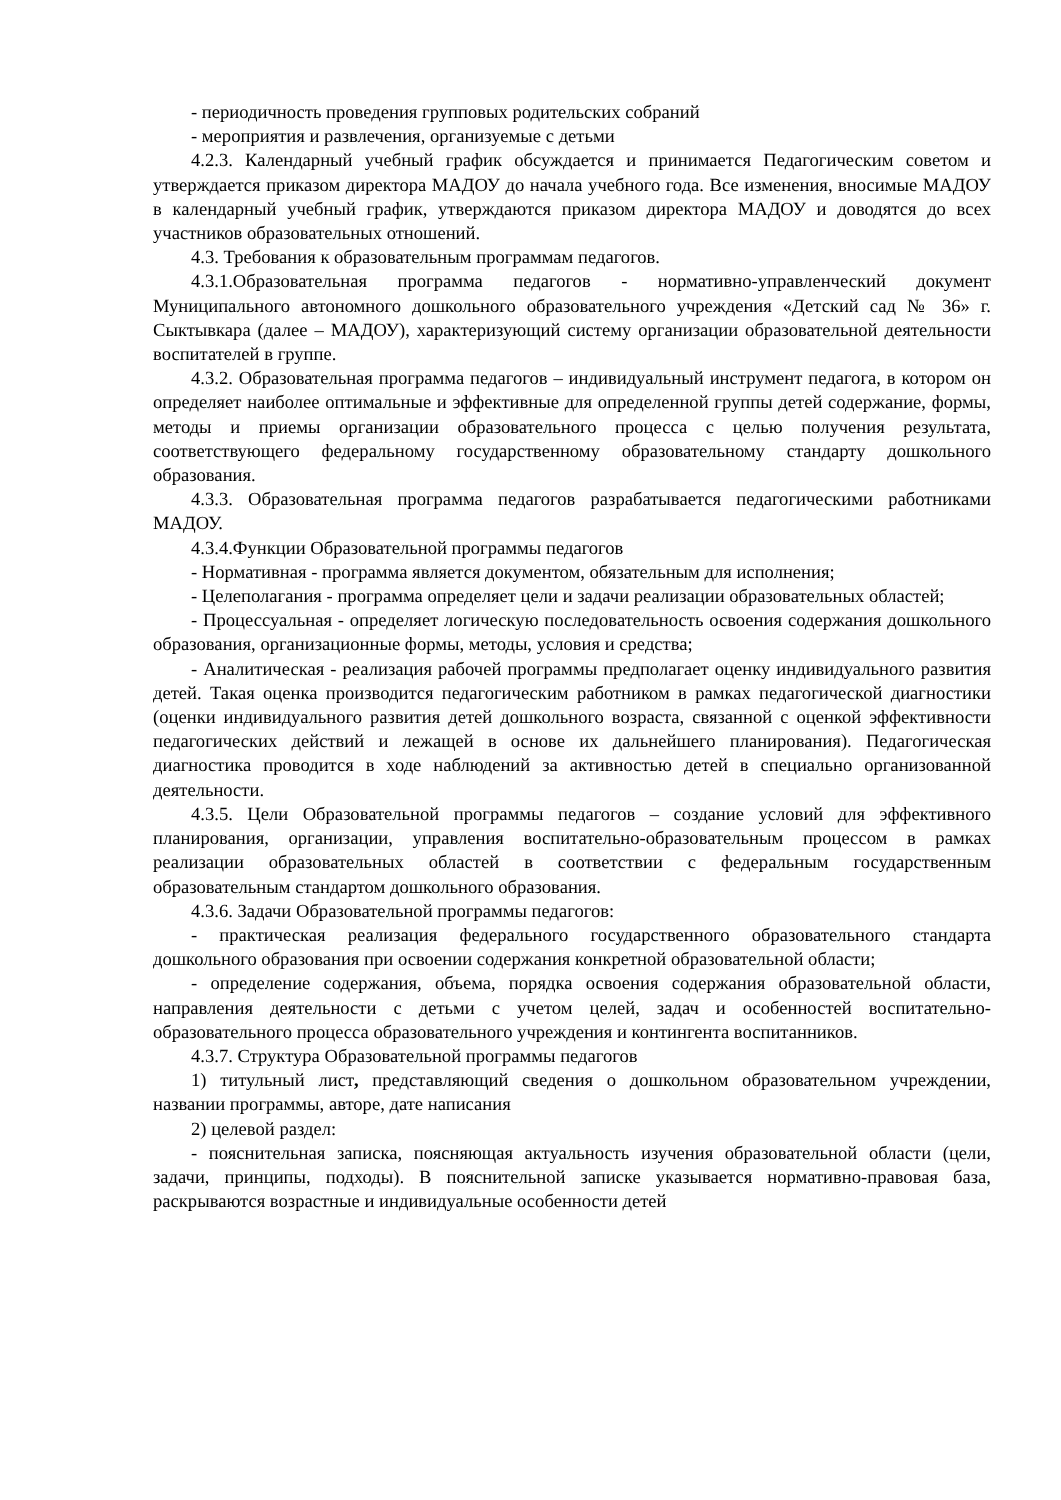- периодичность проведения групповых родительских собраний
- мероприятия и развлечения, организуемые с детьми
4.2.3. Календарный учебный график обсуждается и принимается Педагогическим советом и утверждается приказом директора МАДОУ до начала учебного года. Все изменения, вносимые МАДОУ в календарный учебный график, утверждаются приказом директора МАДОУ и доводятся до всех участников образовательных отношений.
4.3. Требования к образовательным программам педагогов.
4.3.1.Образовательная программа педагогов - нормативно-управленческий документ Муниципального автономного дошкольного образовательного учреждения «Детский сад № 36» г. Сыктывкара (далее – МАДОУ), характеризующий систему организации образовательной деятельности воспитателей в группе.
4.3.2. Образовательная программа педагогов – индивидуальный инструмент педагога, в котором он определяет наиболее оптимальные и эффективные для определенной группы детей содержание, формы, методы и приемы организации образовательного процесса с целью получения результата, соответствующего федеральному государственному образовательному стандарту дошкольного образования.
4.3.3. Образовательная программа педагогов разрабатывается педагогическими работниками МАДОУ.
4.3.4.Функции Образовательной программы педагогов
- Нормативная - программа является документом, обязательным для исполнения;
- Целеполагания - программа определяет цели и задачи реализации образовательных областей;
- Процессуальная - определяет логическую последовательность освоения содержания дошкольного образования, организационные формы, методы, условия и средства;
- Аналитическая - реализация рабочей программы предполагает оценку индивидуального развития детей. Такая оценка производится педагогическим работником в рамках педагогической диагностики (оценки индивидуального развития детей дошкольного возраста, связанной с оценкой эффективности педагогических действий и лежащей в основе их дальнейшего планирования). Педагогическая диагностика проводится в ходе наблюдений за активностью детей в специально организованной деятельности.
4.3.5. Цели Образовательной программы педагогов – создание условий для эффективного планирования, организации, управления воспитательно-образовательным процессом в рамках реализации образовательных областей в соответствии с федеральным государственным образовательным стандартом дошкольного образования.
4.3.6. Задачи Образовательной программы педагогов:
- практическая реализация федерального государственного образовательного стандарта дошкольного образования при освоении содержания конкретной образовательной области;
- определение содержания, объема, порядка освоения содержания образовательной области, направления деятельности с детьми с учетом целей, задач и особенностей воспитательно-образовательного процесса образовательного учреждения и контингента воспитанников.
4.3.7. Структура Образовательной программы педагогов
1) титульный лист, представляющий сведения о дошкольном образовательном учреждении, названии программы, авторе, дате написания
2) целевой раздел:
- пояснительная записка, поясняющая актуальность изучения образовательной области (цели, задачи, принципы, подходы). В пояснительной записке указывается нормативно-правовая база, раскрываются возрастные и индивидуальные особенности детей